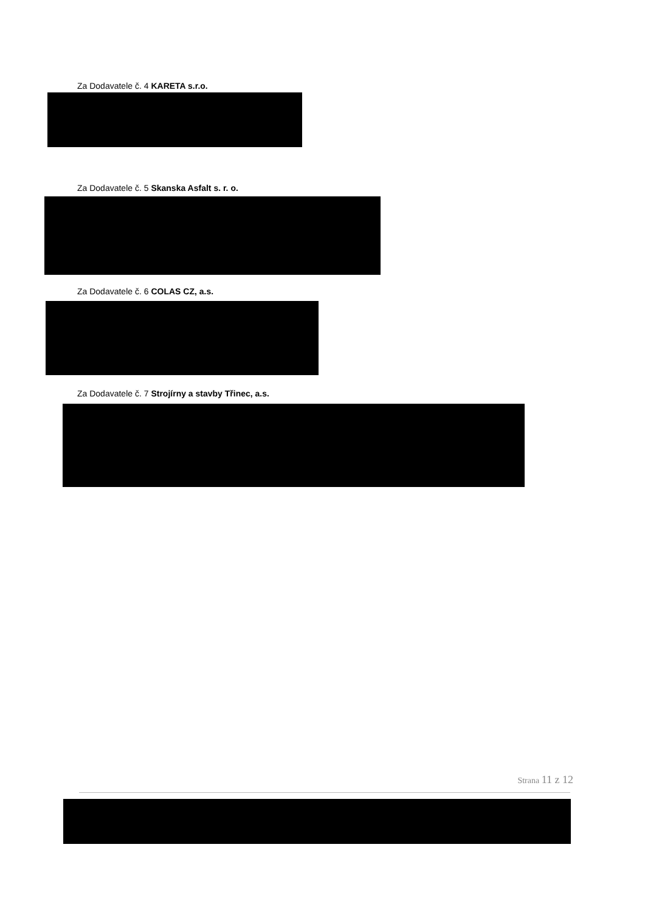Za Dodavatele č. 4 KARETA s.r.o.
Za Dodavatele č. 5 Skanska Asfalt s. r. o.
Za Dodavatele č. 6 COLAS CZ, a.s.
Za Dodavatele č. 7 Strojírny a stavby Třinec, a.s.
Strana 11 z 12